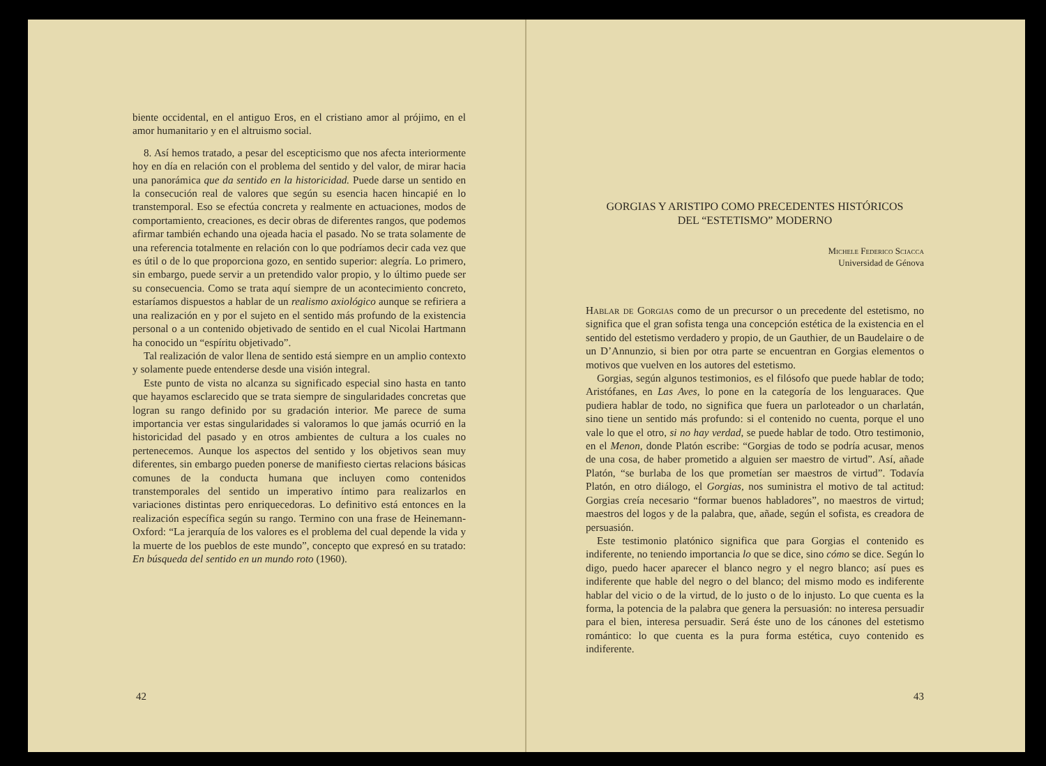biente occidental, en el antiguo Eros, en el cristiano amor al prójimo, en el amor humanitario y en el altruismo social.
8. Así hemos tratado, a pesar del escepticismo que nos afecta interiormente hoy en día en relación con el problema del sentido y del valor, de mirar hacia una panorámica que da sentido en la historicidad. Puede darse un sentido en la consecución real de valores que según su esencia hacen hincapié en lo transtemporal. Eso se efectúa concreta y realmente en actuaciones, modos de comportamiento, creaciones, es decir obras de diferentes rangos, que podemos afirmar también echando una ojeada hacia el pasado. No se trata solamente de una referencia totalmente en relación con lo que podríamos decir cada vez que es útil o de lo que proporciona gozo, en sentido superior: alegría. Lo primero, sin embargo, puede servir a un pretendido valor propio, y lo último puede ser su consecuencia. Como se trata aquí siempre de un acontecimiento concreto, estaríamos dispuestos a hablar de un realismo axiológico aunque se refiriera a una realización en y por el sujeto en el sentido más profundo de la existencia personal o a un contenido objetivado de sentido en el cual Nicolai Hartmann ha conocido un “espíritu objetivado”.
Tal realización de valor llena de sentido está siempre en un amplio contexto y solamente puede entenderse desde una visión integral.
Este punto de vista no alcanza su significado especial sino hasta en tanto que hayamos esclarecido que se trata siempre de singularidades concretas que logran su rango definido por su gradación interior. Me parece de suma importancia ver estas singularidades si valoramos lo que jamás ocurrió en la historicidad del pasado y en otros ambientes de cultura a los cuales no pertenecemos. Aunque los aspectos del sentido y los objetivos sean muy diferentes, sin embargo pueden ponerse de manifiesto ciertas relacions básicas comunes de la conducta humana que incluyen como contenidos transtemporales del sentido un imperativo íntimo para realizarlos en variaciones distintas pero enriquecedoras. Lo definitivo está entonces en la realización específica según su rango. Termino con una frase de Heinemann-Oxford: “La jerarquía de los valores es el problema del cual depende la vida y la muerte de los pueblos de este mundo”, concepto que expresó en su tratado: En búsqueda del sentido en un mundo roto (1960).
42
GORGIAS Y ARISTIPO COMO PRECEDENTES HISTÓRICOS
DEL “ESTETISMO” MODERNO
Michele Federico Sciacca
Universidad de Génova
Hablar de Gorgias como de un precursor o un precedente del estetismo, no significa que el gran sofista tenga una concepción estética de la existencia en el sentido del estetismo verdadero y propio, de un Gauthier, de un Baudelaire o de un D’Annunzio, si bien por otra parte se encuentran en Gorgias elementos o motivos que vuelven en los autores del estetismo.
Gorgias, según algunos testimonios, es el filósofo que puede hablar de todo; Aristófanes, en Las Aves, lo pone en la categoría de los lenguaraces. Que pudiera hablar de todo, no significa que fuera un parloteador o un charlatán, sino tiene un sentido más profundo: si el contenido no cuenta, porque el uno vale lo que el otro, si no hay verdad, se puede hablar de todo. Otro testimonio, en el Menon, donde Platón escribe: “Gorgias de todo se podría acusar, menos de una cosa, de haber prometido a alguien ser maestro de virtud”. Así, añade Platón, “se burlaba de los que prometían ser maestros de virtud”. Todavía Platón, en otro diálogo, el Gorgias, nos suministra el motivo de tal actitud: Gorgias creía necesario “formar buenos habladores”, no maestros de virtud; maestros del logos y de la palabra, que, añade, según el sofista, es creadora de persuasión.
Este testimonio platónico significa que para Gorgias el contenido es indiferente, no teniendo importancia lo que se dice, sino cómo se dice. Según lo digo, puedo hacer aparecer el blanco negro y el negro blanco; así pues es indiferente que hable del negro o del blanco; del mismo modo es indiferente hablar del vicio o de la virtud, de lo justo o de lo injusto. Lo que cuenta es la forma, la potencia de la palabra que genera la persuasión: no interesa persuadir para el bien, interesa persuadir. Será éste uno de los cánones del estetismo romántico: lo que cuenta es la pura forma estética, cuyo contenido es indiferente.
43